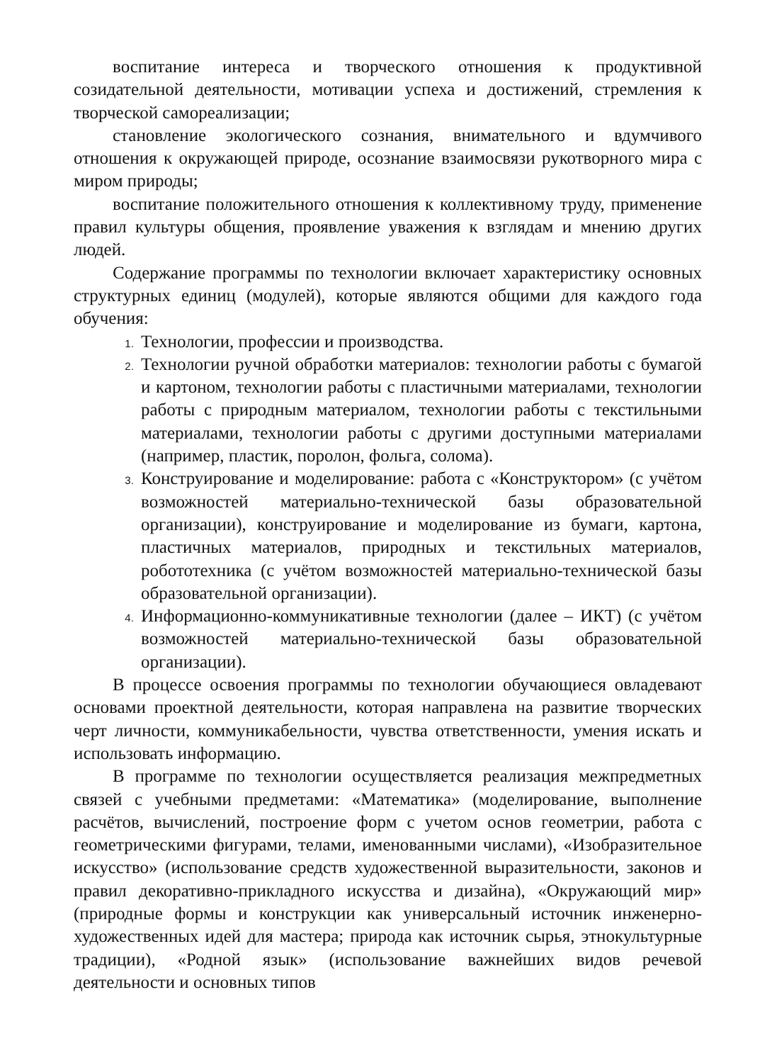воспитание интереса и творческого отношения к продуктивной созидательной деятельности, мотивации успеха и достижений, стремления к творческой самореализации;
становление экологического сознания, внимательного и вдумчивого отношения к окружающей природе, осознание взаимосвязи рукотворного мира с миром природы;
воспитание положительного отношения к коллективному труду, применение правил культуры общения, проявление уважения к взглядам и мнению других людей.
Содержание программы по технологии включает характеристику основных структурных единиц (модулей), которые являются общими для каждого года обучения:
Технологии, профессии и производства.
Технологии ручной обработки материалов: технологии работы с бумагой и картоном, технологии работы с пластичными материалами, технологии работы с природным материалом, технологии работы с текстильными материалами, технологии работы с другими доступными материалами (например, пластик, поролон, фольга, солома).
Конструирование и моделирование: работа с «Конструктором» (с учётом возможностей материально-технической базы образовательной организации), конструирование и моделирование из бумаги, картона, пластичных материалов, природных и текстильных материалов, робототехника (с учётом возможностей материально-технической базы образовательной организации).
Информационно-коммуникативные технологии (далее – ИКТ) (с учётом возможностей материально-технической базы образовательной организации).
В процессе освоения программы по технологии обучающиеся овладевают основами проектной деятельности, которая направлена на развитие творческих черт личности, коммуникабельности, чувства ответственности, умения искать и использовать информацию.
В программе по технологии осуществляется реализация межпредметных связей с учебными предметами: «Математика» (моделирование, выполнение расчётов, вычислений, построение форм с учетом основ геометрии, работа с геометрическими фигурами, телами, именованными числами), «Изобразительное искусство» (использование средств художественной выразительности, законов и правил декоративно-прикладного искусства и дизайна), «Окружающий мир» (природные формы и конструкции как универсальный источник инженерно-художественных идей для мастера; природа как источник сырья, этнокультурные традиции), «Родной язык» (использование важнейших видов речевой деятельности и основных типов